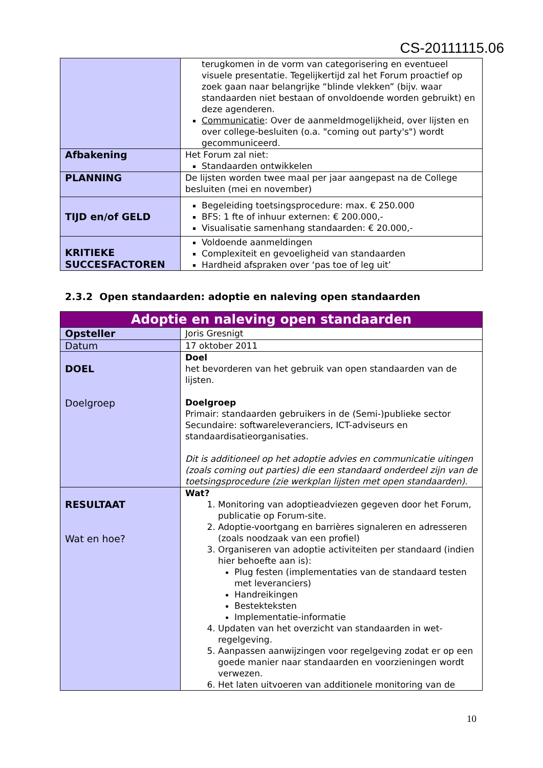CS-20111115.06
| | terugkomen in de vorm van categorisering en eventueel visuele presentatie. Tegelijkertijd zal het Forum proactief op zoek gaan naar belangrijke “blinde vlekken” (bijv. waar standaarden niet bestaan of onvoldoende worden gebruikt) en deze agenderen. Communicatie : Over de aanmeldmogelijkheid, over lijsten en over college-besluiten (o.a. "coming out party's") wordt gecommuniceerd. |
| Afbakening | Het Forum zal niet: Standaarden ontwikkelen |
| PLANNING | De lijsten worden twee maal per jaar aangepast na de College besluiten (mei en november) |
| TIJD en/of GELD | Begeleiding toetsingsprocedure: max. € 250.000 BFS: 1 fte of inhuur externen: € 200.000,- Visualisatie samenhang standaarden: € 20.000,- |
| KRITIEKE SUCCESFACTOREN | Voldoende aanmeldingen Complexiteit en gevoeligheid van standaarden Hardheid afspraken over ‘pas toe of leg uit’ |
2.3.2 Open standaarden: adoptie en naleving open standaarden
| Adoptie en naleving open standaarden | |
| Opsteller | Joris Gresnigt |
| Datum | 17 oktober 2011 |
| DOEL Doelgroep | Doel het bevorderen van het gebruik van open standaarden van de lijsten. Doelgroep Primair: standaarden gebruikers in de (Semi-)publieke sector Secundaire: softwareleveranciers, ICT-adviseurs en standaardisatieorganisaties. Dit is additioneel op het adoptie advies en communicatie uitingen (zoals coming out parties) die een standaard onderdeel zijn van de toetsingsprocedure (zie werkplan lijsten met open standaarden). |
| RESULTAAT Wat en hoe? | Wat? 1. Monitoring van adoptieadviezen gegeven door het Forum, publicatie op Forum-site. 2. Adoptie-voortgang en barrières signaleren en adresseren (zoals noodzaak van een profiel) 3. Organiseren van adoptie activiteiten per standaard (indien hier behoefte aan is): Plug festen (implementaties van de standaard testen met leveranciers) Handreikingen Bestekteksten Implementatie-informatie 4. Updaten van het overzicht van standaarden in wet-regelgeving. 5. Aanpassen aanwijzingen voor regelgeving zodat er op een goede manier naar standaarden en voorzieningen wordt verwezen. 6. Het laten uitvoeren van additionele monitoring van de |
10